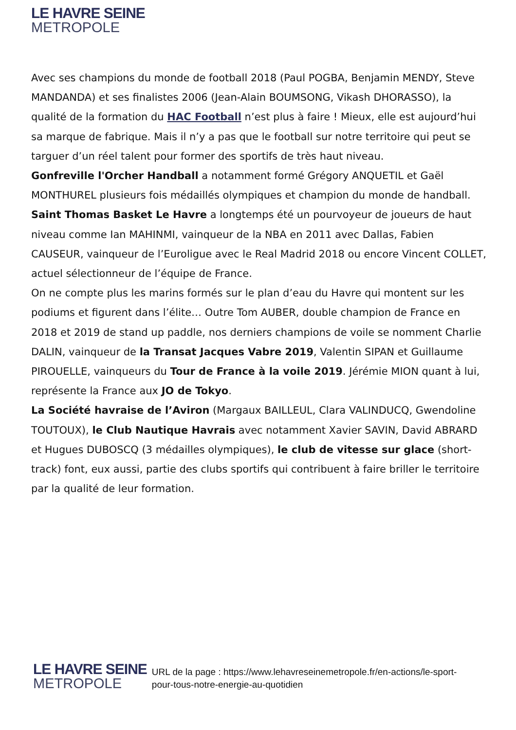LE HAVRE SEINE
METROPOLE
Avec ses champions du monde de football 2018 (Paul POGBA, Benjamin MENDY, Steve MANDANDA) et ses finalistes 2006 (Jean-Alain BOUMSONG, Vikash DHORASSO), la qualité de la formation du HAC Football n’est plus à faire ! Mieux, elle est aujourd’hui sa marque de fabrique. Mais il n’y a pas que le football sur notre territoire qui peut se targuer d’un réel talent pour former des sportifs de très haut niveau.
Gonfreville l'Orcher Handball a notamment formé Grégory ANQUETIL et Gaël MONTHUREL plusieurs fois médaillés olympiques et champion du monde de handball.
Saint Thomas Basket Le Havre a longtemps été un pourvoyeur de joueurs de haut niveau comme Ian MAHINMI, vainqueur de la NBA en 2011 avec Dallas, Fabien CAUSEUR, vainqueur de l’Euroligue avec le Real Madrid 2018 ou encore Vincent COLLET, actuel sélectionneur de l’équipe de France.
On ne compte plus les marins formés sur le plan d’eau du Havre qui montent sur les podiums et figurent dans l’élite… Outre Tom AUBER, double champion de France en 2018 et 2019 de stand up paddle, nos derniers champions de voile se nomment Charlie DALIN, vainqueur de la Transat Jacques Vabre 2019, Valentin SIPAN et Guillaume PIROUELLE, vainqueurs du Tour de France à la voile 2019. Jérémie MION quant à lui, représente la France aux JO de Tokyo.
La Société havraise de l’Aviron (Margaux BAILLEUL, Clara VALINDUCQ, Gwendoline TOUTOUX), le Club Nautique Havrais avec notamment Xavier SAVIN, David ABRARD et Hugues DUBOSCQ (3 médailles olympiques), le club de vitesse sur glace (short-track) font, eux aussi, partie des clubs sportifs qui contribuent à faire briller le territoire par la qualité de leur formation.
LE HAVRE SEINE
METROPOLE
URL de la page : https://www.lehavreseinemetropole.fr/en-actions/le-sport-pour-tous-notre-energie-au-quotidien